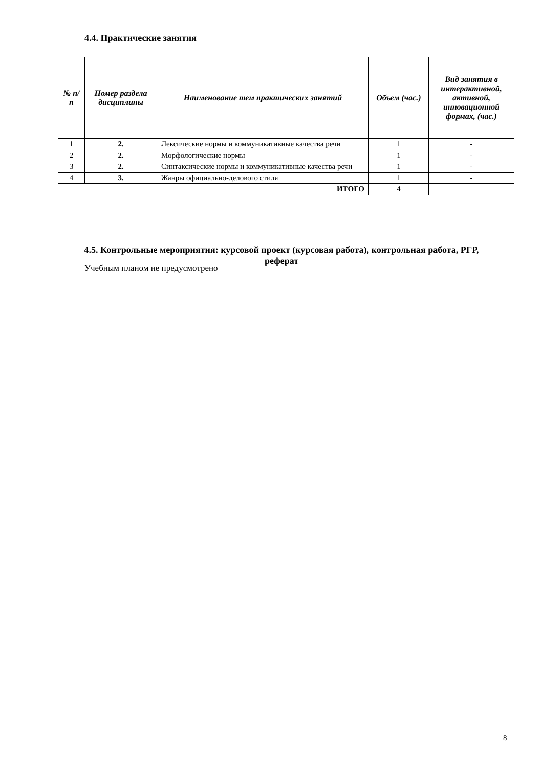4.4. Практические занятия
| № п/п | Номер раздела дисциплины | Наименование тем практических занятий | Объем (час.) | Вид занятия в интерактивной, активной, инновационной формах, (час.) |
| --- | --- | --- | --- | --- |
| 1 | 2. | Лексические нормы и коммуникативные качества речи | 1 | - |
| 2 | 2. | Морфологические нормы | 1 | - |
| 3 | 2. | Синтаксические нормы и коммуникативные качества речи | 1 | - |
| 4 | 3. | Жанры официально-делового стиля | 1 | - |
| ИТОГО | | | 4 | |
4.5. Контрольные мероприятия: курсовой проект (курсовая работа), контрольная работа, РГР, реферат
Учебным планом не предусмотрено
8